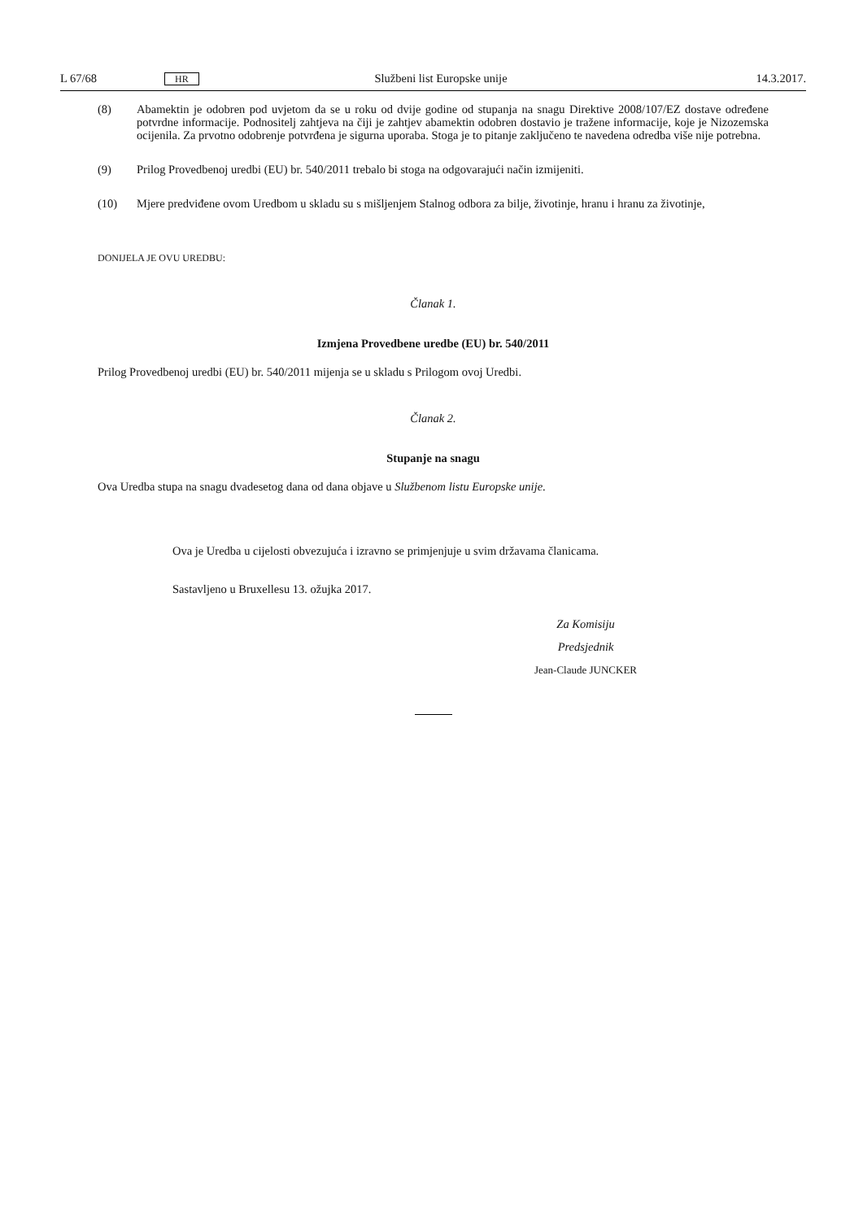L 67/68 HR Službeni list Europske unije 14.3.2017.
(8) Abamektin je odobren pod uvjetom da se u roku od dvije godine od stupanja na snagu Direktive 2008/107/EZ dostave određene potvrdne informacije. Podnositelj zahtjeva na čiji je zahtjev abamektin odobren dostavio je tražene informacije, koje je Nizozemska ocijenila. Za prvotno odobrenje potvrđena je sigurna uporaba. Stoga je to pitanje zaključeno te navedena odredba više nije potrebna.
(9) Prilog Provedbenoj uredbi (EU) br. 540/2011 trebalo bi stoga na odgovarajući način izmijeniti.
(10) Mjere predviđene ovom Uredbom u skladu su s mišljenjem Stalnog odbora za bilje, životinje, hranu i hranu za životinje,
DONIJELA JE OVU UREDBU:
Članak 1.
Izmjena Provedbene uredbe (EU) br. 540/2011
Prilog Provedbenoj uredbi (EU) br. 540/2011 mijenja se u skladu s Prilogom ovoj Uredbi.
Članak 2.
Stupanje na snagu
Ova Uredba stupa na snagu dvadesetog dana od dana objave u Službenom listu Europske unije.
Ova je Uredba u cijelosti obvezujuća i izravno se primjenjuje u svim državama članicama.
Sastavljeno u Bruxellesu 13. ožujka 2017.
Za Komisiju
Predsjednik
Jean-Claude JUNCKER